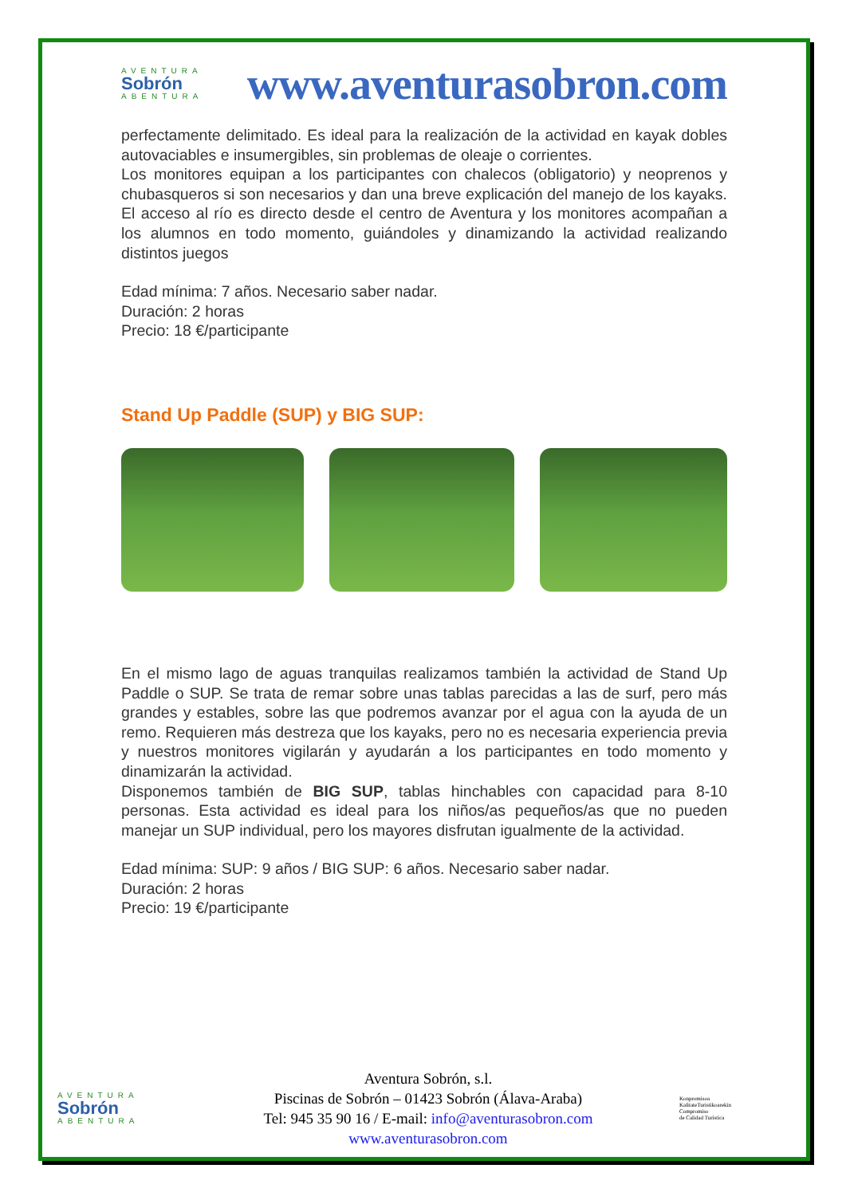AVENTURA
Sobrón
ABENTURA
www.aventurasobron.com
perfectamente delimitado. Es ideal para la realización de la actividad en kayak dobles autovaciables e insumergibles, sin problemas de oleaje o corrientes.
Los monitores equipan a los participantes con chalecos (obligatorio) y neoprenos y chubasqueros si son necesarios y dan una breve explicación del manejo de los kayaks. El acceso al río es directo desde el centro de Aventura y los monitores acompañan a los alumnos en todo momento, guiándoles y dinamizando la actividad realizando distintos juegos
Edad mínima: 7 años. Necesario saber nadar.
Duración: 2 horas
Precio: 18 €/participante
Stand Up Paddle (SUP) y BIG SUP:
En el mismo lago de aguas tranquilas realizamos también la actividad de Stand Up Paddle o SUP. Se trata de remar sobre unas tablas parecidas a las de surf, pero más grandes y estables, sobre las que podremos avanzar por el agua con la ayuda de un remo. Requieren más destreza que los kayaks, pero no es necesaria experiencia previa y nuestros monitores vigilarán y ayudarán a los participantes en todo momento y dinamizarán la actividad.
Disponemos también de BIG SUP, tablas hinchables con capacidad para 8-10 personas. Esta actividad es ideal para los niños/as pequeños/as que no pueden manejar un SUP individual, pero los mayores disfrutan igualmente de la actividad.
Edad mínima: SUP: 9 años / BIG SUP: 6 años. Necesario saber nadar.
Duración: 2 horas
Precio: 19 €/participante
AVENTURA
Sobrón
ABENTURA
Aventura Sobrón, s.l.
Piscinas de Sobrón – 01423 Sobrón (Álava-Araba)
Tel: 945 35 90 16 / E-mail: info@aventurasobron.com
www.aventurasobron.com
Konpromisoa
KalitateTuristikoarekin
Compromiso
de Calidad Turística